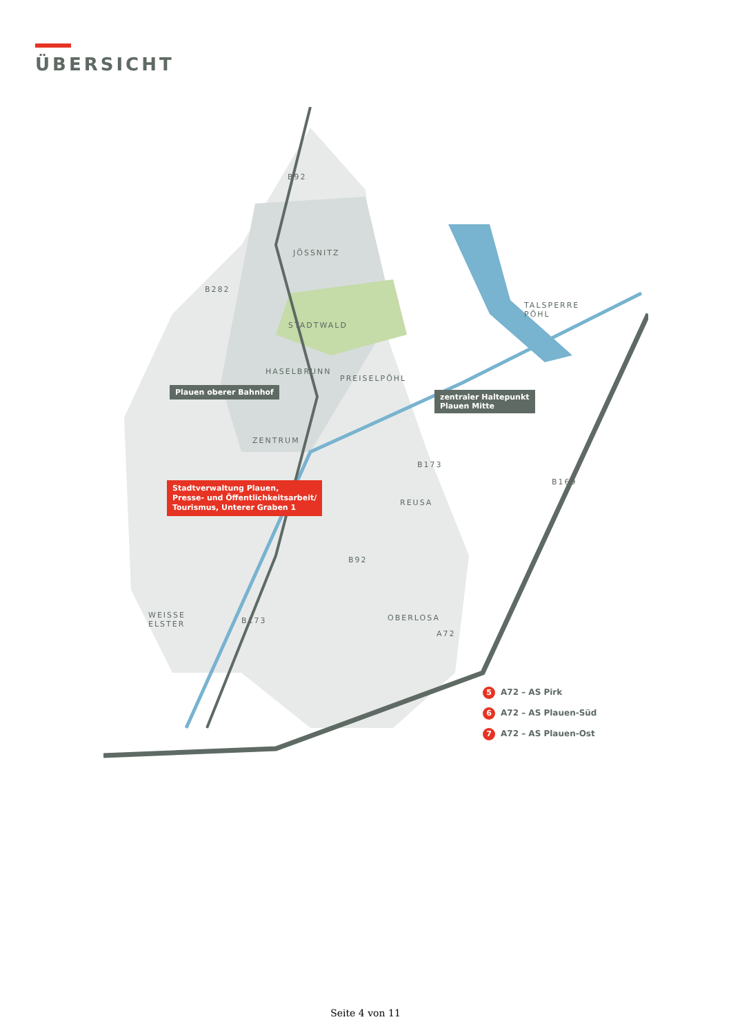ÜBERSICHT
JÖSSNITZ
STADTWALD
HASELBRUNN
PREISELPÖHL
ZENTRUM
REUSA
OBERLOSA
TALSPERRE
PÖHL
WEISSE
ELSTER
B92
B282
B173
B169
B92
B173
A72
Plauen oberer Bahnhof
zentraler Haltepunkt
Plauen Mitte
Stadtverwaltung Plauen,
Presse- und Öffentlichkeitsarbeit/
Tourismus, Unterer Graben 1
5 A72 – AS Pirk
6 A72 – AS Plauen-Süd
7 A72 – AS Plauen-Ost
Seite 4 von 11